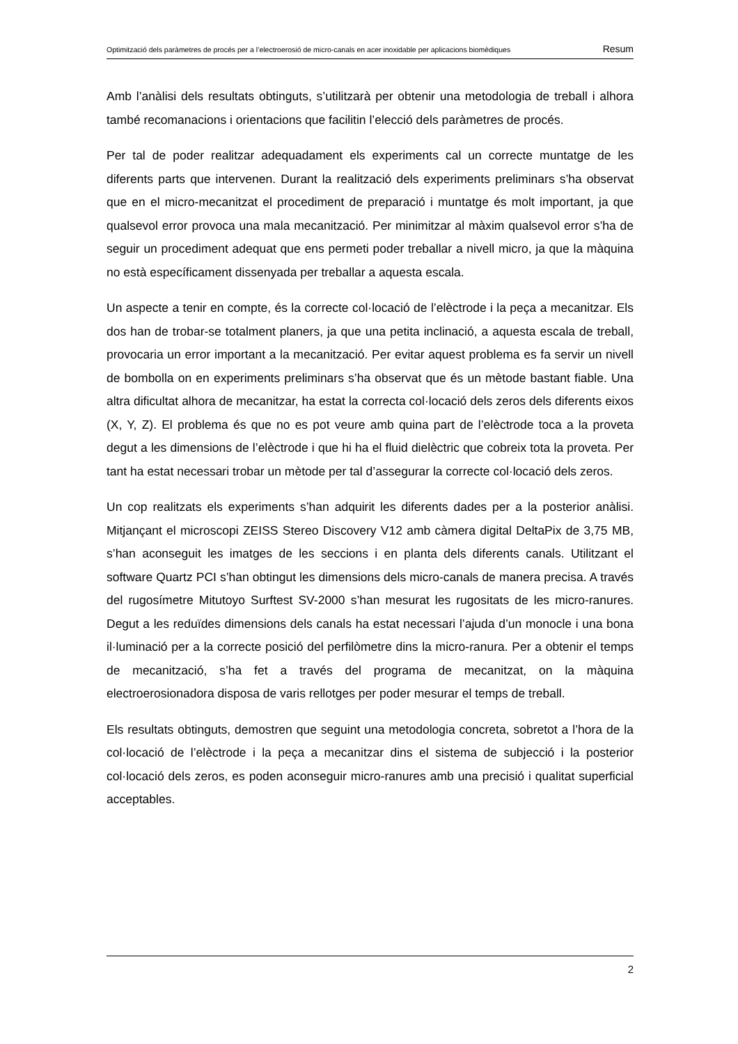Optimització dels paràmetres de procés per a l’electroerosió de micro-canals en acer inoxidable per aplicacions biomèdiques Resum
Amb l’anàlisi dels resultats obtinguts, s’utilitzarà per obtenir una metodologia de treball i alhora també recomanacions i orientacions que facilitin l’elecció dels paràmetres de procés.
Per tal de poder realitzar adequadament els experiments cal un correcte muntatge de les diferents parts que intervenen. Durant la realització dels experiments preliminars s’ha observat que en el micro-mecanitzat el procediment de preparació i muntatge és molt important, ja que qualsevol error provoca una mala mecanització. Per minimitzar al màxim qualsevol error s’ha de seguir un procediment adequat que ens permeti poder treballar a nivell micro, ja que la màquina no està específicament dissenyada per treballar a aquesta escala.
Un aspecte a tenir en compte, és la correcte col·locació de l’elèctrode i la peça a mecanitzar. Els dos han de trobar-se totalment planers, ja que una petita inclinació, a aquesta escala de treball, provocaria un error important a la mecanització. Per evitar aquest problema es fa servir un nivell de bombolla on en experiments preliminars s’ha observat que és un mètode bastant fiable. Una altra dificultat alhora de mecanitzar, ha estat la correcta col·locació dels zeros dels diferents eixos (X, Y, Z). El problema és que no es pot veure amb quina part de l’elèctrode toca a la proveta degut a les dimensions de l’elèctrode i que hi ha el fluid dielèctric que cobreix tota la proveta. Per tant ha estat necessari trobar un mètode per tal d’assegurar la correcte col·locació dels zeros.
Un cop realitzats els experiments s’han adquirit les diferents dades per a la posterior anàlisi. Mitjançant el microscopi ZEISS Stereo Discovery V12 amb càmera digital DeltaPix de 3,75 MB, s’han aconseguit les imatges de les seccions i en planta dels diferents canals. Utilitzant el software Quartz PCI s’han obtingut les dimensions dels micro-canals de manera precisa. A través del rugosímetre Mitutoyo Surftest SV-2000 s’han mesurat les rugositats de les micro-ranures. Degut a les reduïdes dimensions dels canals ha estat necessari l’ajuda d’un monocle i una bona il·luminació per a la correcte posició del perfilòmetre dins la micro-ranura. Per a obtenir el temps de mecanització, s’ha fet a través del programa de mecanitzat, on la màquina electroerosionadora disposa de varis rellotges per poder mesurar el temps de treball.
Els resultats obtinguts, demostren que seguint una metodologia concreta, sobretot a l’hora de la col·locació de l’elèctrode i la peça a mecanitzar dins el sistema de subjecció i la posterior col·locació dels zeros, es poden aconseguir micro-ranures amb una precisió i qualitat superficial acceptables.
2